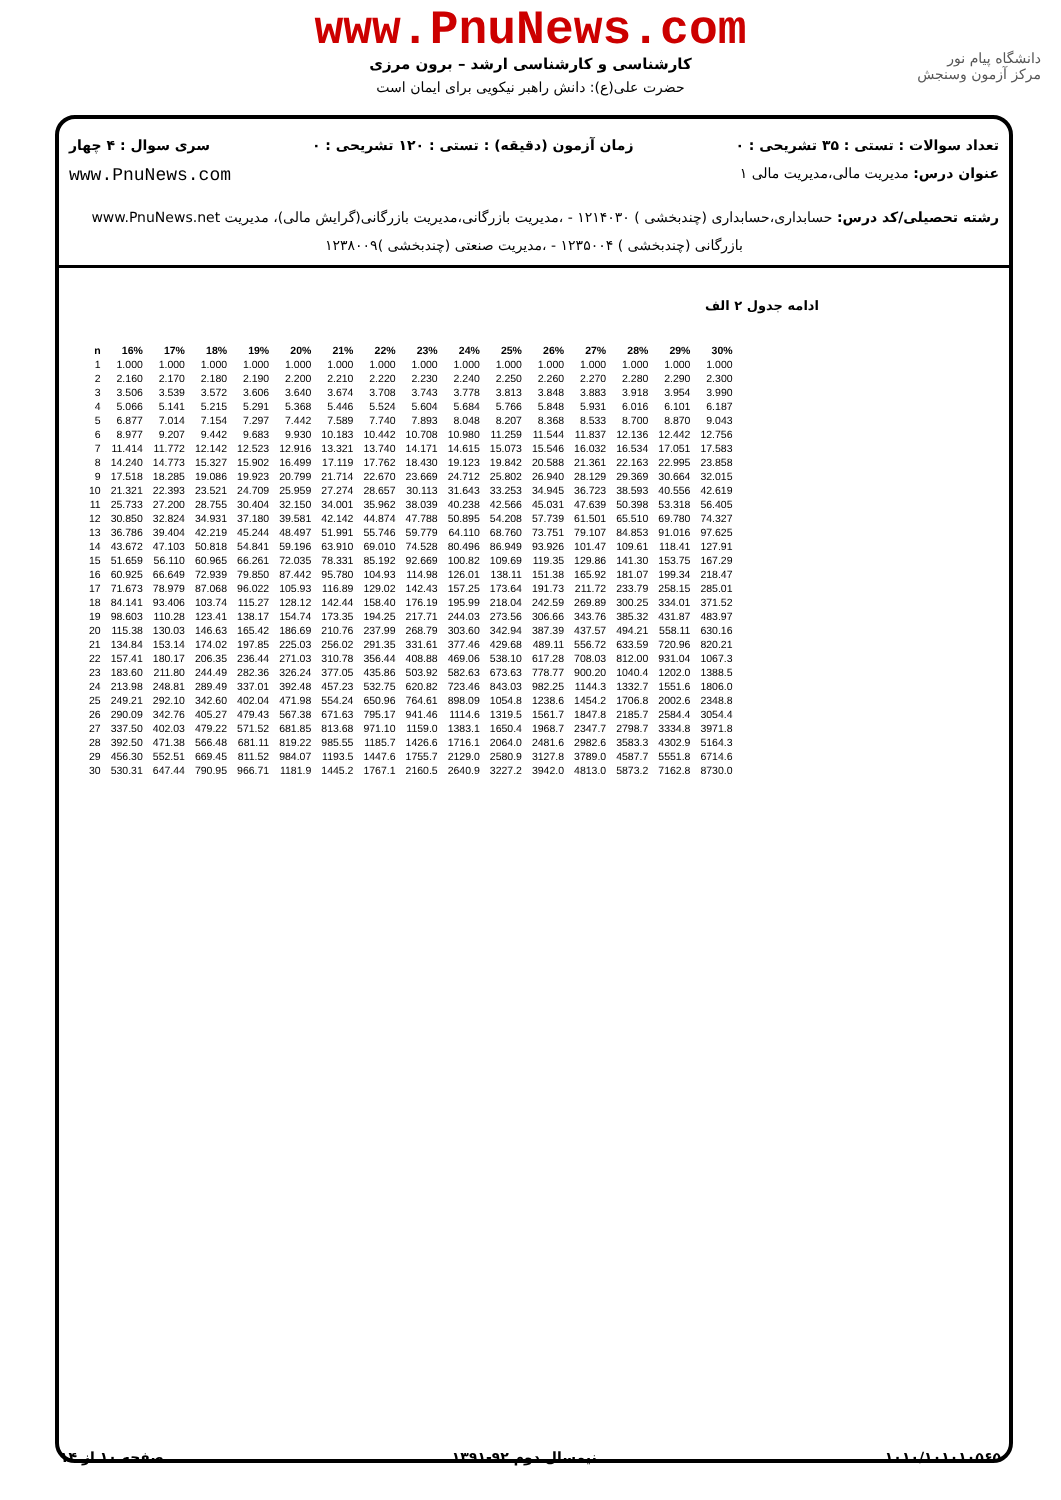www.PnuNews.com
کارشناسی و کارشناسی ارشد – برون مرزی
حضرت علی(ع): دانش راهبر نیکویی برای ایمان است
دانشگاه پیام نور
مرکز آزمون وسنجش
تعداد سوالات : تستی : ۳۵ تشریحی : ۰ زمان آزمون (دقیقه) : تستی : ۱۲۰ تشریحی : ۰ سری سوال : ۴ چهار
عنوان درس: مدیریت مالی،مدیریت مالی ۱
www.PnuNews.com
رشته تحصیلی/کد درس: حسابداری،حسابداری (چندبخشی ) ۱۲۱۴۰۳۰ - ،مدیریت بازرگانی،مدیریت بازرگانی(گرایش مالی)، مدیریت www.PnuNews.net
بازرگانی (چندبخشی ) ۱۲۳۵۰۰۴ - ،مدیریت صنعتی (چندبخشی )۱۲۳۸۰۰۹
ادامه جدول ۲ الف
| n | 16% | 17% | 18% | 19% | 20% | 21% | 22% | 23% | 24% | 25% | 26% | 27% | 28% | 29% | 30% |
| --- | --- | --- | --- | --- | --- | --- | --- | --- | --- | --- | --- | --- | --- | --- | --- |
| 1 | 1.000 | 1.000 | 1.000 | 1.000 | 1.000 | 1.000 | 1.000 | 1.000 | 1.000 | 1.000 | 1.000 | 1.000 | 1.000 | 1.000 | 1.000 |
| 2 | 2.160 | 2.170 | 2.180 | 2.190 | 2.200 | 2.210 | 2.220 | 2.230 | 2.240 | 2.250 | 2.260 | 2.270 | 2.280 | 2.290 | 2.300 |
| 3 | 3.506 | 3.539 | 3.572 | 3.606 | 3.640 | 3.674 | 3.708 | 3.743 | 3.778 | 3.813 | 3.848 | 3.883 | 3.918 | 3.954 | 3.990 |
| 4 | 5.066 | 5.141 | 5.215 | 5.291 | 5.368 | 5.446 | 5.524 | 5.604 | 5.684 | 5.766 | 5.848 | 5.931 | 6.016 | 6.101 | 6.187 |
| 5 | 6.877 | 7.014 | 7.154 | 7.297 | 7.442 | 7.589 | 7.740 | 7.893 | 8.048 | 8.207 | 8.368 | 8.533 | 8.700 | 8.870 | 9.043 |
| 6 | 8.977 | 9.207 | 9.442 | 9.683 | 9.930 | 10.183 | 10.442 | 10.708 | 10.980 | 11.259 | 11.544 | 11.837 | 12.136 | 12.442 | 12.756 |
| 7 | 11.414 | 11.772 | 12.142 | 12.523 | 12.916 | 13.321 | 13.740 | 14.171 | 14.615 | 15.073 | 15.546 | 16.032 | 16.534 | 17.051 | 17.583 |
| 8 | 14.240 | 14.773 | 15.327 | 15.902 | 16.499 | 17.119 | 17.762 | 18.430 | 19.123 | 19.842 | 20.588 | 21.361 | 22.163 | 22.995 | 23.858 |
| 9 | 17.518 | 18.285 | 19.086 | 19.923 | 20.799 | 21.714 | 22.670 | 23.669 | 24.712 | 25.802 | 26.940 | 28.129 | 29.369 | 30.664 | 32.015 |
| 10 | 21.321 | 22.393 | 23.521 | 24.709 | 25.959 | 27.274 | 28.657 | 30.113 | 31.643 | 33.253 | 34.945 | 36.723 | 38.593 | 40.556 | 42.619 |
| 11 | 25.733 | 27.200 | 28.755 | 30.404 | 32.150 | 34.001 | 35.962 | 38.039 | 40.238 | 42.566 | 45.031 | 47.639 | 50.398 | 53.318 | 56.405 |
| 12 | 30.850 | 32.824 | 34.931 | 37.180 | 39.581 | 42.142 | 44.874 | 47.788 | 50.895 | 54.208 | 57.739 | 61.501 | 65.510 | 69.780 | 74.327 |
| 13 | 36.786 | 39.404 | 42.219 | 45.244 | 48.497 | 51.991 | 55.746 | 59.779 | 64.110 | 68.760 | 73.751 | 79.107 | 84.853 | 91.016 | 97.625 |
| 14 | 43.672 | 47.103 | 50.818 | 54.841 | 59.196 | 63.910 | 69.010 | 74.528 | 80.496 | 86.949 | 93.926 | 101.47 | 109.61 | 118.41 | 127.91 |
| 15 | 51.659 | 56.110 | 60.965 | 66.261 | 72.035 | 78.331 | 85.192 | 92.669 | 100.82 | 109.69 | 119.35 | 129.86 | 141.30 | 153.75 | 167.29 |
| 16 | 60.925 | 66.649 | 72.939 | 79.850 | 87.442 | 95.780 | 104.93 | 114.98 | 126.01 | 138.11 | 151.38 | 165.92 | 181.07 | 199.34 | 218.47 |
| 17 | 71.673 | 78.979 | 87.068 | 96.022 | 105.93 | 116.89 | 129.02 | 142.43 | 157.25 | 173.64 | 191.73 | 211.72 | 233.79 | 258.15 | 285.01 |
| 18 | 84.141 | 93.406 | 103.74 | 115.27 | 128.12 | 142.44 | 158.40 | 176.19 | 195.99 | 218.04 | 242.59 | 269.89 | 300.25 | 334.01 | 371.52 |
| 19 | 98.603 | 110.28 | 123.41 | 138.17 | 154.74 | 173.35 | 194.25 | 217.71 | 244.03 | 273.56 | 306.66 | 343.76 | 385.32 | 431.87 | 483.97 |
| 20 | 115.38 | 130.03 | 146.63 | 165.42 | 186.69 | 210.76 | 237.99 | 268.79 | 303.60 | 342.94 | 387.39 | 437.57 | 494.21 | 558.11 | 630.16 |
| 21 | 134.84 | 153.14 | 174.02 | 197.85 | 225.03 | 256.02 | 291.35 | 331.61 | 377.46 | 429.68 | 489.11 | 556.72 | 633.59 | 720.96 | 820.21 |
| 22 | 157.41 | 180.17 | 206.35 | 236.44 | 271.03 | 310.78 | 356.44 | 408.88 | 469.06 | 538.10 | 617.28 | 708.03 | 812.00 | 931.04 | 1067.3 |
| 23 | 183.60 | 211.80 | 244.49 | 282.36 | 326.24 | 377.05 | 435.86 | 503.92 | 582.63 | 673.63 | 778.77 | 900.20 | 1040.4 | 1202.0 | 1388.5 |
| 24 | 213.98 | 248.81 | 289.49 | 337.01 | 392.48 | 457.23 | 532.75 | 620.82 | 723.46 | 843.03 | 982.25 | 1144.3 | 1332.7 | 1551.6 | 1806.0 |
| 25 | 249.21 | 292.10 | 342.60 | 402.04 | 471.98 | 554.24 | 650.96 | 764.61 | 898.09 | 1054.8 | 1238.6 | 1454.2 | 1706.8 | 2002.6 | 2348.8 |
| 26 | 290.09 | 342.76 | 405.27 | 479.43 | 567.38 | 671.63 | 795.17 | 941.46 | 1114.6 | 1319.5 | 1561.7 | 1847.8 | 2185.7 | 2584.4 | 3054.4 |
| 27 | 337.50 | 402.03 | 479.22 | 571.52 | 681.85 | 813.68 | 971.10 | 1159.0 | 1383.1 | 1650.4 | 1968.7 | 2347.7 | 2798.7 | 3334.8 | 3971.8 |
| 28 | 392.50 | 471.38 | 566.48 | 681.11 | 819.22 | 985.55 | 1185.7 | 1426.6 | 1716.1 | 2064.0 | 2481.6 | 2982.6 | 3583.3 | 4302.9 | 5164.3 |
| 29 | 456.30 | 552.51 | 669.45 | 811.52 | 984.07 | 1193.5 | 1447.6 | 1755.7 | 2129.0 | 2580.9 | 3127.8 | 3789.0 | 4587.7 | 5551.8 | 6714.6 |
| 30 | 530.31 | 647.44 | 790.95 | 966.71 | 1181.9 | 1445.2 | 1767.1 | 2160.5 | 2640.9 | 3227.2 | 3942.0 | 4813.0 | 5873.2 | 7162.8 | 8730.0 |
۱۰۱۰/۱۰۱۰۱۰۵۶۵ نیمسال دوم ۹۲-۱۳۹۱ صفحه ۱۰ از ۱۴